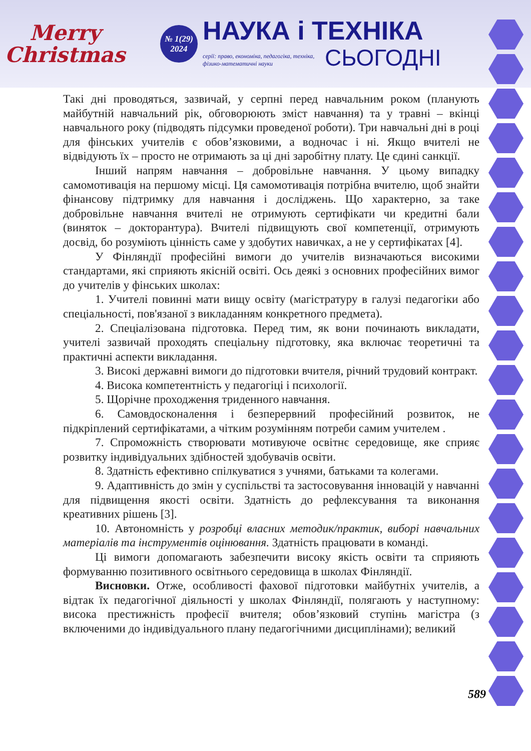Merry
Christmas
№ 1(29)
2024
НАУКА і ТЕХНІКА
серії: право, економіка, педагогіка, техніка, фізико-математичні науки СЬОГОДНІ
Такі дні проводяться, зазвичай, у серпні перед навчальним роком (планують майбутній навчальний рік, обговорюють зміст навчання) та у травні – вкінці навчального року (підводять підсумки проведеної роботи). Три навчальні дні в році для фінських учителів є обов’язковими, а водночас і ні. Якщо вчителі не відвідують їх – просто не отримають за ці дні заробітну плату. Це єдині санкції.
Інший напрям навчання – добровільне навчання. У цьому випадку самомотивація на першому місці. Ця самомотивація потрібна вчителю, щоб знайти фінансову підтримку для навчання і досліджень. Що характерно, за таке добровільне навчання вчителі не отримують сертифікати чи кредитні бали (виняток – докторантура). Вчителі підвищують свої компетенції, отримують досвід, бо розуміють цінність саме у здобутих навичках, а не у сертифікатах [4].
У Фінляндії професійні вимоги до учителів визначаються високими стандартами, які сприяють якісній освіті. Ось деякі з основних професійних вимог до учителів у фінських школах:
1. Учителі повинні мати вищу освіту (магістратуру в галузі педагогіки або спеціальності, пов'язаної з викладанням конкретного предмета).
2. Спеціалізована підготовка. Перед тим, як вони починають викладати, учителі зазвичай проходять спеціальну підготовку, яка включає теоретичні та практичні аспекти викладання.
3. Високі державні вимоги до підготовки вчителя, річний трудовий контракт.
4. Висока компетентність у педагогіці і психології.
5. Щорічне проходження триденного навчання.
6. Самовдосконалення і безперервний професійний розвиток, не підкріплений сертифікатами, а чітким розумінням потреби самим учителем .
7. Спроможність створювати мотивуюче освітнє середовище, яке сприяє розвитку індивідуальних здібностей здобувачів освіти.
8. Здатність ефективно спілкуватися з учнями, батьками та колегами.
9. Адаптивність до змін у суспільстві та застосовування інновацій у навчанні для підвищення якості освіти. Здатність до рефлексування та виконання креативних рішень [3].
10. Автономність у розробці власних методик/практик, виборі навчальних матеріалів та інструментів оцінювання. Здатність працювати в команді.
Ці вимоги допомагають забезпечити високу якість освіти та сприяють формуванню позитивного освітнього середовища в школах Фінляндії.
Висновки. Отже, особливості фахової підготовки майбутніх учителів, а відтак їх педагогічної діяльності у школах Фінляндії, полягають у наступному: висока престижність професії вчителя; обов’язковий ступінь магістра (з включеними до індивідуального плану педагогічними дисциплінами); великий
589